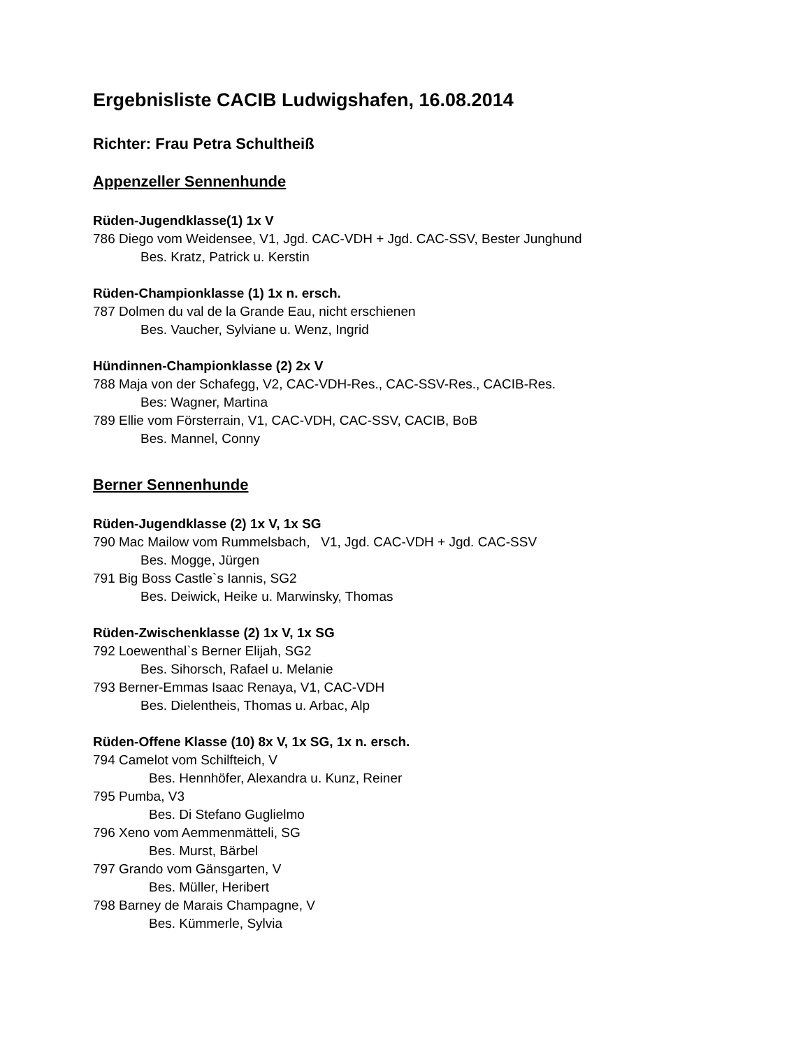Ergebnisliste CACIB Ludwigshafen, 16.08.2014
Richter: Frau Petra Schultheiß
Appenzeller Sennenhunde
Rüden-Jugendklasse(1) 1x V
786 Diego vom Weidensee, V1, Jgd. CAC-VDH + Jgd. CAC-SSV, Bester Junghund
Bes. Kratz, Patrick u. Kerstin
Rüden-Championklasse (1) 1x n. ersch.
787 Dolmen du val de la Grande Eau, nicht erschienen
Bes. Vaucher, Sylviane u. Wenz, Ingrid
Hündinnen-Championklasse (2) 2x V
788 Maja von der Schafegg, V2, CAC-VDH-Res., CAC-SSV-Res., CACIB-Res.
Bes: Wagner, Martina
789 Ellie vom Försterrain, V1, CAC-VDH, CAC-SSV, CACIB, BoB
Bes. Mannel, Conny
Berner Sennenhunde
Rüden-Jugendklasse (2) 1x V, 1x SG
790 Mac Mailow vom Rummelsbach, V1, Jgd. CAC-VDH + Jgd. CAC-SSV
Bes. Mogge, Jürgen
791 Big Boss Castle`s Iannis, SG2
Bes. Deiwick, Heike u. Marwinsky, Thomas
Rüden-Zwischenklasse (2) 1x V, 1x SG
792 Loewenthal`s Berner Elijah, SG2
Bes. Sihorsch, Rafael u. Melanie
793 Berner-Emmas Isaac Renaya, V1, CAC-VDH
Bes. Dielentheis, Thomas u. Arbac, Alp
Rüden-Offene Klasse (10) 8x V, 1x SG, 1x n. ersch.
794 Camelot vom Schilfteich, V
Bes. Hennhöfer, Alexandra u. Kunz, Reiner
795 Pumba, V3
Bes. Di Stefano Guglielmo
796 Xeno vom Aemmenmätteli, SG
Bes. Murst, Bärbel
797 Grando vom Gänsgarten, V
Bes. Müller, Heribert
798 Barney de Marais Champagne, V
Bes. Kümmerle, Sylvia